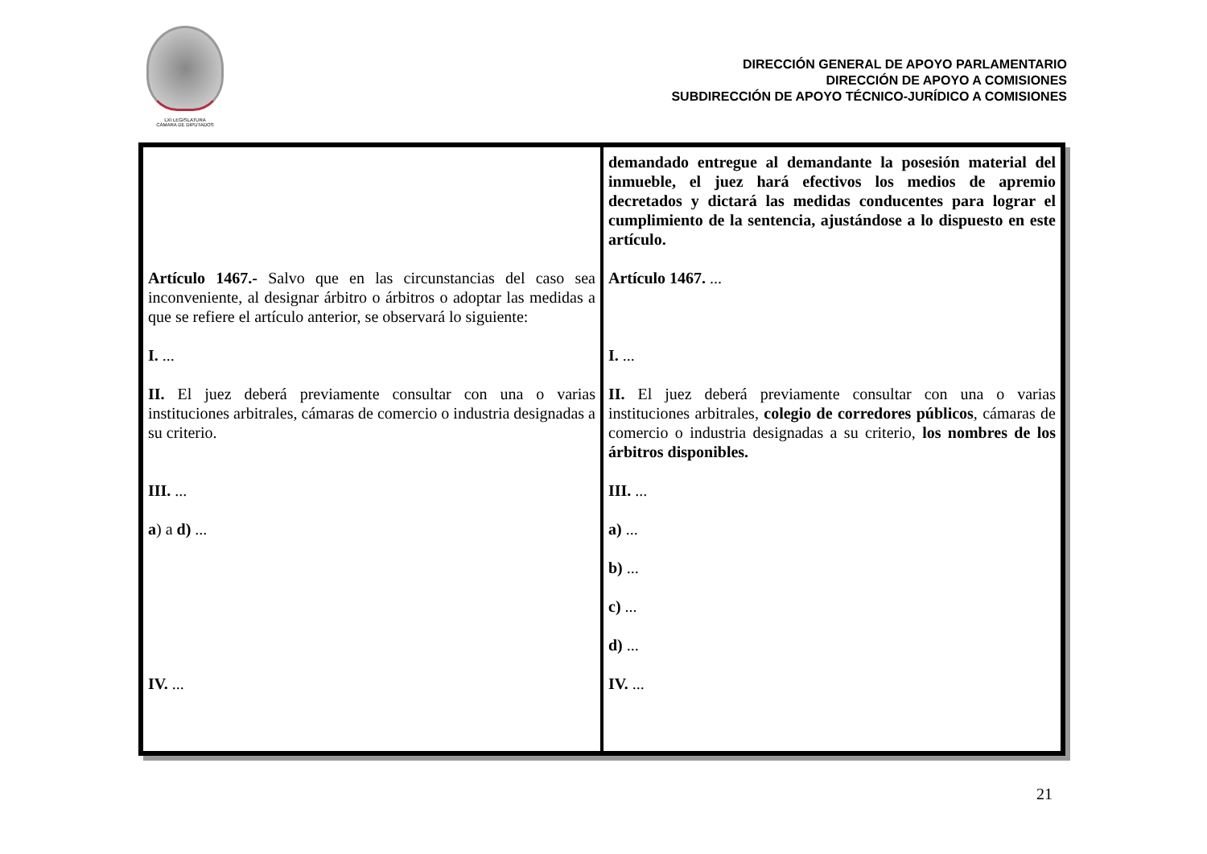LXI LEGISLATURA
CÁMARA DE DIPUTADOS
DIRECCIÓN GENERAL DE APOYO PARLAMENTARIO
DIRECCIÓN DE APOYO A COMISIONES
SUBDIRECCIÓN DE APOYO TÉCNICO-JURÍDICO A COMISIONES
| Artículo 1467.- Salvo que en las circunstancias del caso sea inconveniente, al designar árbitro o árbitros o adoptar las medidas a que se refiere el artículo anterior, se observará lo siguiente: I. ... II. El juez deberá previamente consultar con una o varias instituciones arbitrales, cámaras de comercio o industria designadas a su criterio. III. ... a ) a d) ... IV. ... | demandado entregue al demandante la posesión material del inmueble, el juez hará efectivos los medios de apremio decretados y dictará las medidas conducentes para lograr el cumplimiento de la sentencia, ajustándose a lo dispuesto en este artículo. Artículo 1467. ... I. ... II. El juez deberá previamente consultar con una o varias instituciones arbitrales, colegio de corredores públicos , cámaras de comercio o industria designadas a su criterio, los nombres de los árbitros disponibles. III. ... a) ... b) ... c) ... d) ... IV. ... |
21